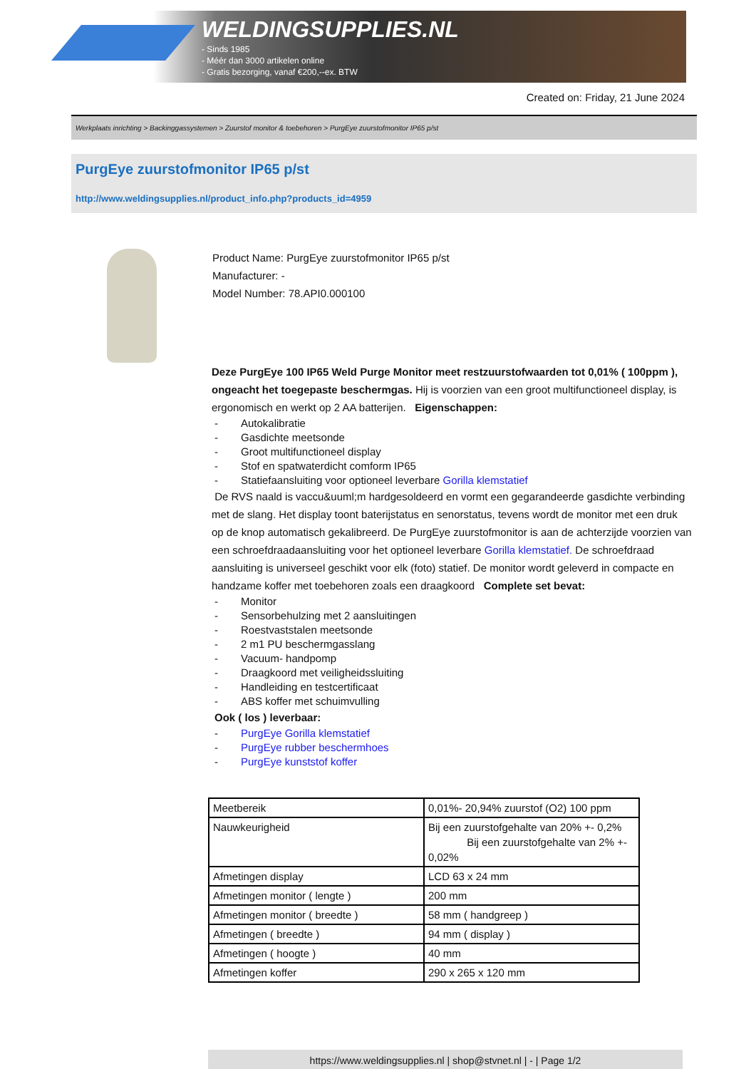WELDINGSUPPLIES.NL
- Sinds 1985
- Méér dan 3000 artikelen online
- Gratis bezorging, vanaf €200,--ex. BTW
Created on: Friday, 21 June 2024
Werkplaats inrichting > Backinggassystemen > Zuurstof monitor & toebehoren > PurgEye zuurstofmonitor IP65 p/st
PurgEye zuurstofmonitor IP65 p/st
http://www.weldingsupplies.nl/product_info.php?products_id=4959
Product Name: PurgEye zuurstofmonitor IP65 p/st
Manufacturer: -
Model Number: 78.API0.000100
Deze PurgEye 100 IP65 Weld Purge Monitor meet restzuurstofwaarden tot 0,01% ( 100ppm ), ongeacht het toegepaste beschermgas. Hij is voorzien van een groot multifunctioneel display, is ergonomisch en werkt op 2 AA batterijen. Eigenschappen:
- Autokalibratie
- Gasdichte meetsonde
- Groot multifunctioneel display
- Stof en spatwaterdicht comform IP65
- Statiefaansluiting voor optioneel leverbare Gorilla klemstatief
De RVS naald is vaccu&uuml;m hardgesoldeerd en vormt een gegarandeerde gasdichte verbinding met de slang. Het display toont baterijstatus en senorstatus, tevens wordt de monitor met een druk op de knop automatisch gekalibreerd. De PurgEye zuurstofmonitor is aan de achterzijde voorzien van een schroefdraadaansluiting voor het optioneel leverbare Gorilla klemstatief. De schroefdraad aansluiting is universeel geschikt voor elk (foto) statief. De monitor wordt geleverd in compacte en handzame koffer met toebehoren zoals een draagkoord Complete set bevat:
- Monitor
- Sensorbehulzing met 2 aansluitingen
- Roestvaststalen meetsonde
- 2 m1 PU beschermgasslang
- Vacuum- handpomp
- Draagkoord met veiligheidssluiting
- Handleiding en testcertificaat
- ABS koffer met schuimvulling
Ook ( los ) leverbaar:
- PurgEye Gorilla klemstatief
- PurgEye rubber beschermhoes
- PurgEye kunststof koffer
| Meetbereik | 0,01%- 20,94% zuurstof (O2) 100 ppm |
| Nauwkeurigheid | Bij een zuurstofgehalte van 20% +- 0,2% Bij een zuurstofgehalte van 2% +- 0,02% |
| Afmetingen display | LCD 63 x 24 mm |
| Afmetingen monitor ( lengte ) | 200 mm |
| Afmetingen monitor ( breedte ) | 58 mm ( handgreep ) |
| Afmetingen ( breedte ) | 94 mm ( display ) |
| Afmetingen ( hoogte ) | 40 mm |
| Afmetingen koffer | 290 x 265 x 120 mm |
https://www.weldingsupplies.nl | shop@stvnet.nl | - | Page 1/2